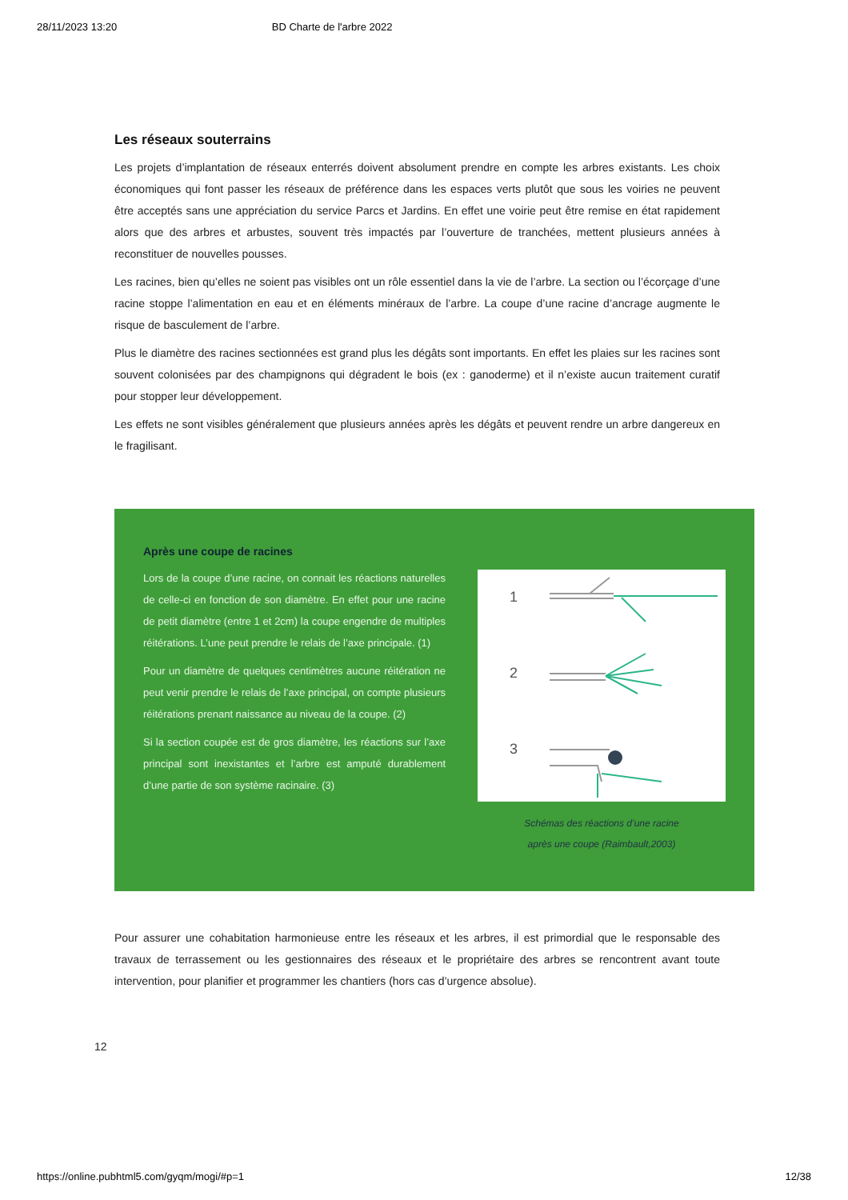28/11/2023 13:20 BD Charte de l'arbre 2022
Les réseaux souterrains
Les projets d’implantation de réseaux enterrés doivent absolument prendre en compte les arbres existants. Les choix économiques qui font passer les réseaux de préférence dans les espaces verts plutôt que sous les voiries ne peuvent être acceptés sans une appréciation du service Parcs et Jardins. En effet une voirie peut être remise en état rapidement alors que des arbres et arbustes, souvent très impactés par l’ouverture de tranchées, mettent plusieurs années à reconstituer de nouvelles pousses.
Les racines, bien qu’elles ne soient pas visibles ont un rôle essentiel dans la vie de l’arbre. La section ou l’écorçage d’une racine stoppe l’alimentation en eau et en éléments minéraux de l’arbre. La coupe d’une racine d’ancrage augmente le risque de basculement de l’arbre.
Plus le diamètre des racines sectionnées est grand plus les dégâts sont importants. En effet les plaies sur les racines sont souvent colonisées par des champignons qui dégradent le bois (ex : ganoderme) et il n’existe aucun traitement curatif pour stopper leur développement.
Les effets ne sont visibles généralement que plusieurs années après les dégâts et peuvent rendre un arbre dangereux en le fragilisant.
Après une coupe de racines
Lors de la coupe d’une racine, on connait les réactions naturelles de celle-ci en fonction de son diamètre. En effet pour une racine de petit diamètre (entre 1 et 2cm) la coupe engendre de multiples réitérations. L’une peut prendre le relais de l’axe principale. (1)
Pour un diamètre de quelques centimètres aucune réitération ne peut venir prendre le relais de l’axe principal, on compte plusieurs réitérations prenant naissance au niveau de la coupe. (2)
Si la section coupée est de gros diamètre, les réactions sur l’axe principal sont inexistantes et l’arbre est amputé durablement d’une partie de son système racinaire. (3)
1
2
3
Schémas des réactions d’une racine
après une coupe (Raimbault,2003)
Pour assurer une cohabitation harmonieuse entre les réseaux et les arbres, il est primordial que le responsable des travaux de terrassement ou les gestionnaires des réseaux et le propriétaire des arbres se rencontrent avant toute intervention, pour planifier et programmer les chantiers (hors cas d’urgence absolue).
12
https://online.pubhtml5.com/gyqm/mogi/#p=1 12/38